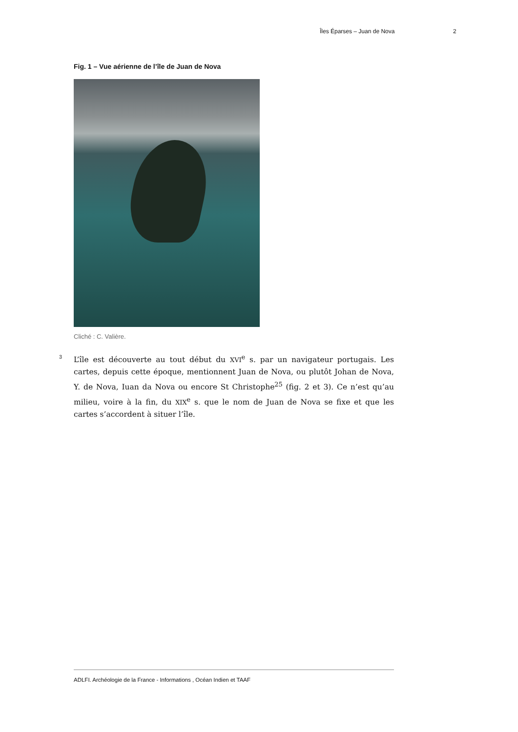Îles Éparses – Juan de Nova 2
Fig. 1 – Vue aérienne de l’île de Juan de Nova
Cliché : C. Valière.
3
L’île est découverte au tout début du XVI<sup>e</sup> s. par un navigateur portugais. Les cartes, depuis cette époque, mentionnent Juan de Nova, ou plutôt Johan de Nova, Y. de Nova, Iuan da Nova ou encore St Christophe<sup>25</sup> (fig. 2 et 3). Ce n’est qu’au milieu, voire à la fin, du XIX<sup>e</sup> s. que le nom de Juan de Nova se fixe et que les cartes s’accordent à situer l’île.
ADLFI. Archéologie de la France - Informations , Océan Indien et TAAF